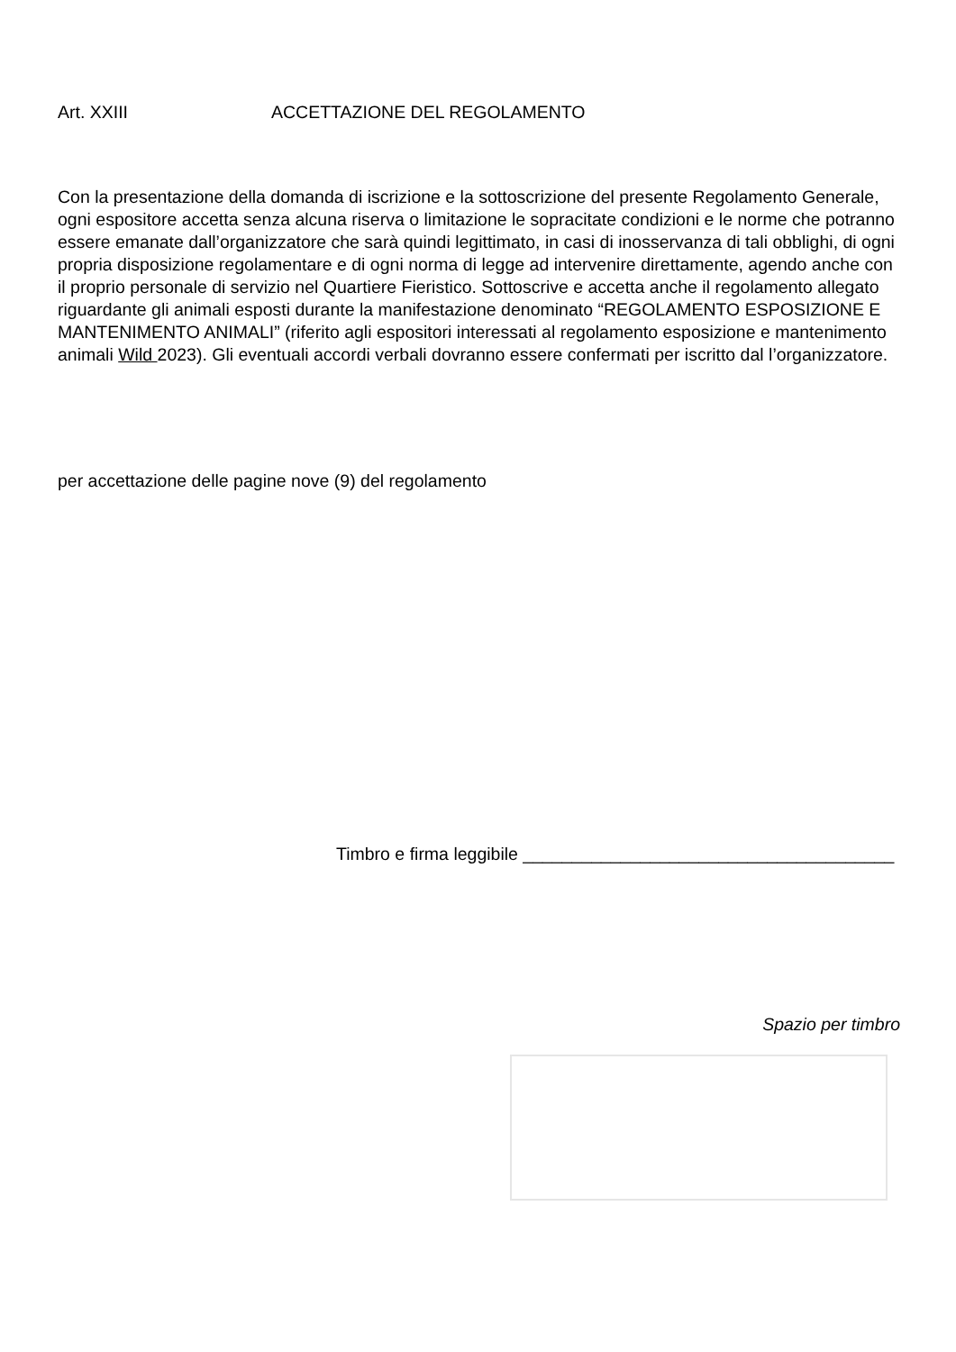Art. XXIII ACCETTAZIONE DEL REGOLAMENTO
Con la presentazione della domanda di iscrizione e la sottoscrizione del presente Regolamento Generale, ogni espositore accetta senza alcuna riserva o limitazione le sopracitate condizioni e le norme che potranno essere emanate dall’organizzatore che sarà quindi legittimato, in casi di inosservanza di tali obblighi, di ogni propria disposizione regolamentare e di ogni norma di legge ad intervenire direttamente, agendo anche con il proprio personale di servizio nel Quartiere Fieristico. Sottoscrive e accetta anche il regolamento allegato riguardante gli animali esposti durante la manifestazione denominato “REGOLAMENTO ESPOSIZIONE E MANTENIMENTO ANIMALI” (riferito agli espositori interessati al regolamento esposizione e mantenimento animali Wild 2023). Gli eventuali accordi verbali dovranno essere confermati per iscritto dal l’organizzatore.
per accettazione delle pagine nove (9) del regolamento
Timbro e firma leggibile ______________________________________
Spazio per timbro